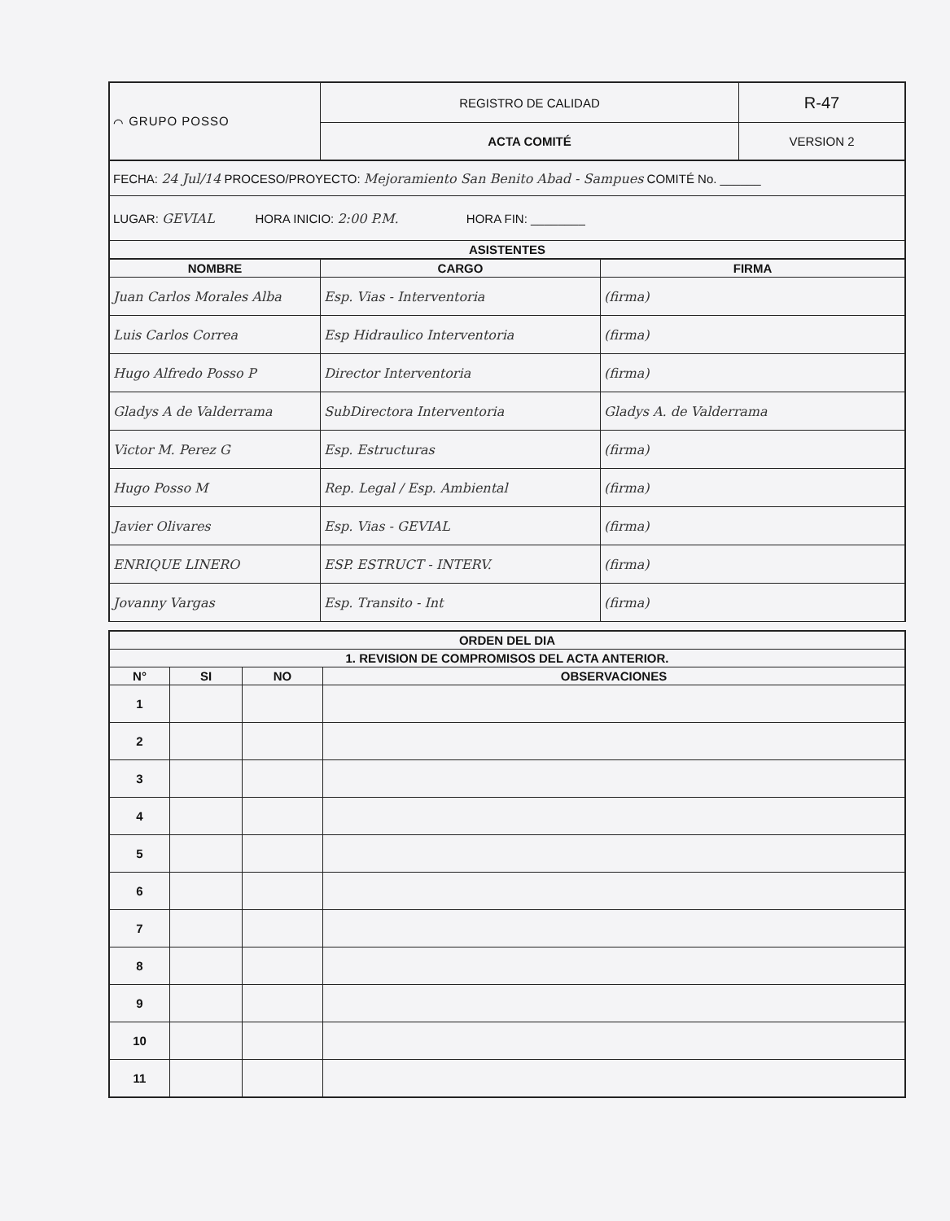| ⌒ GRUPO POSSO | REGISTRO DE CALIDAD | R-47 |
| | ACTA COMITÉ | VERSION 2 |
| FECHA: 24 Jul/14 PROCESO/PROYECTO: Mejoramiento San Benito Abad - Sampues COMITÉ No. ______ |
| LUGAR: GEVIAL HORA INICIO: 2:00 P.M. HORA FIN: ________ |
| ASISTENTES |
| NOMBRE | CARGO | FIRMA |
| --- | --- | --- |
| Juan Carlos Morales Alba | Esp. Vias - Interventoria | (firma) |
| Luis Carlos Correa | Esp Hidraulico Interventoria | (firma) |
| Hugo Alfredo Posso P | Director Interventoria | (firma) |
| Gladys A de Valderrama | SubDirectora Interventoria | Gladys A. de Valderrama |
| Victor M. Perez G | Esp. Estructuras | (firma) |
| Hugo Posso M | Rep. Legal / Esp. Ambiental | (firma) |
| Javier Olivares | Esp. Vias - GEVIAL | (firma) |
| ENRIQUE LINERO | ESP. ESTRUCT - INTERV. | (firma) |
| Jovanny Vargas | Esp. Transito - Int | (firma) |
| ORDEN DEL DIA | | | |
| --- | --- | --- | --- |
| 1. REVISION DE COMPROMISOS DEL ACTA ANTERIOR. | | | |
| N° | SI | NO | OBSERVACIONES |
| 1 | | | |
| 2 | | | |
| 3 | | | |
| 4 | | | |
| 5 | | | |
| 6 | | | |
| 7 | | | |
| 8 | | | |
| 9 | | | |
| 10 | | | |
| 11 | | | |